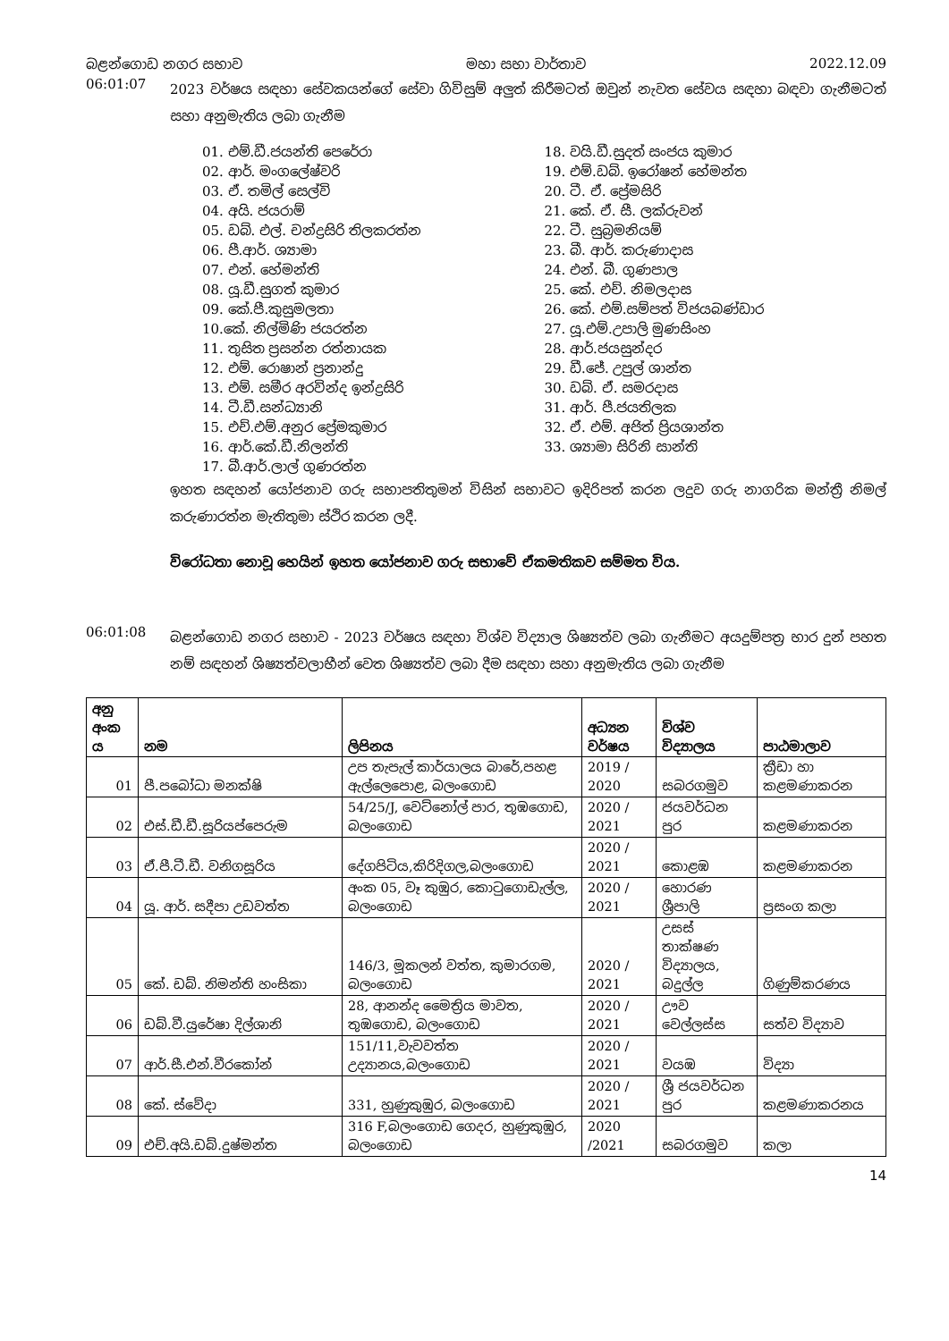බළන්ගොඩ නගර සභාව මහා සභා වාර්තාව 2022.12.09
06:01:07
2023 වර්ෂය සඳහා සේවකයන්ගේ සේවා ගිවිසුම් අලුත් කිරීමටත් ඔවුන් නැවත සේවය සඳහා බඳවා ගැනීමටත් සහා අනුමැතිය ලබා ගැනීම
01. එම්.ඩී.ජයන්ති පෙරේරා
02. ආර්. මංගලේෂ්වරි
03. ඒ. තමිල් සෙල්වි
04. අයි. ජයරාම්
05. ඩබ්. එල්. චන්ද්‍රසිරි තිලකරත්න
06. පී.ආර්. ශ්‍යාමා
07. එන්. හේමන්ති
08. යූ.ඩී.සුගත් කුමාර
09. කේ.පී.කුසුමලතා
10.කේ. නිල්මිණි ජයරත්න
11. තුසිත ප්‍රසන්න රත්නායක
12. එම්. රොෂාන් ප්‍රනාන්දු
13. එම්. සමීර අරවින්ද ඉන්ද්‍රසිරි
14. ටී.ඩී.සන්ධ්‍යානි
15. එච්.එම්.අනුර ප්‍රේමකුමාර
16. ආර්.කේ.ඩී.නිලන්ති
17. බී.ආර්.ලාල් ගුණරත්න
18. වයි.ඩී.සුදත් සංජය කුමාර
19. එම්.ඩබ්. ඉරෝෂන් හේමන්ත
20. ටී. ඒ. ප්‍රේමසිරි
21. කේ. ඒ. සී. ලක්රුවන්
22. ටී. සුබ්‍රමනියම්
23. බී. ආර්. කරුණාදාස
24. එන්. බී. ගුණපාල
25. කේ. එච්. නිමලදාස
26. කේ. එම්.සම්පත් විජයබණ්ඩාර
27. යූ.එම්.උපාලි මුණසිංහ
28. ආර්.ජයසුන්දර
29. ඩී.ජේ. උපුල් ශාන්ත
30. ඩබ්. ඒ. සමරදාස
31. ආර්. පී.ජයතිලක
32. ඒ. එම්. අජිත් ප්‍රියශාන්ත
33. ශ්‍යාමා සිරිනි සාන්ති
ඉහත සඳහන් යෝජනාව ගරු සභාපතිතුමන් විසින් සභාවට ඉදිරිපත් කරන ලදුව ගරු නාගරික මන්ත්‍රී නිමල් කරුණාරත්න මැතිතුමා ස්ථිර කරන ලදී.
විරෝධතා නොවූ හෙයින් ඉහත යෝජනාව ගරු සභාවේ ඒකමතිකව සම්මත විය.
06:01:08
බළන්ගොඩ නගර සභාව - 2023 වර්ෂය සඳහා විශ්ව විද්‍යාල ශිෂ්‍යත්ව ලබා ගැනීමට අයදුම්පත්‍ර භාර දුන් පහත නම් සඳහන් ශිෂ්‍යත්වලාභීන් වෙත ශිෂ්‍යත්ව ලබා දීම සඳහා සහා අනුමැතිය ලබා ගැනීම
| අනු අංක ය | නම | ලිපිනය | අධ්‍යන වර්ෂය | විශ්ව විද්‍යාලය | පාඨමාලාව |
| 01 | පී.පබෝධා මනක්ෂි | උප තැපැල් කාර්යාලය බාරේ,පහළ ඇල්ලෙපොළ, බලංගොඩ | 2019 / 2020 | සබරගමුව | ක්‍රීඩා හා කළමණාකරන |
| 02 | එස්.ඩී.ඩී.සූරියප්පෙරුම | 54/25/J, වෙට්නෝල් පාර, තුඹගොඩ, බලංගොඩ | 2020 / 2021 | ජයවර්ධන පුර | කළමණාකරන |
| 03 | ඒ.පී.ටී.ඩී. වනිගසූරිය | දේගපිටිය,කිරිදිගල,බලංගොඩ | 2020 / 2021 | කොළඹ | කළමණාකරන |
| 04 | යූ. ආර්. සදීපා උඩවත්ත | අංක 05, වෑ කුඹුර, කොටුගොඩැල්ල, බලංගොඩ | 2020 / 2021 | හොරණ ශ්‍රීපාලි | ප්‍රසංග කලා |
| 05 | කේ. ඩබ්. නිමන්ති හංසිකා | 146/3, මූකලන් වත්ත, කුමාරගම, බලංගොඩ | 2020 / 2021 | උසස් තාක්ෂණ විද්‍යාලය, බදුල්ල | ගිණුම්කරණය |
| 06 | ඩබ්.වී.යුරේෂා දිල්ශානි | 28, ආනන්ද මෛත්‍රිය මාවත, තුඹගොඩ, බලංගොඩ | 2020 / 2021 | ඌව වෙල්ලස්ස | සත්ව විද්‍යාව |
| 07 | ආර්.සී.එන්.වීරකෝන් | 151/11,වැවවත්ත උද්‍යානය,බලංගොඩ | 2020 / 2021 | වයඹ | විද්‍යා |
| 08 | කේ. ස්වේදා | 331, හුණුකුඹුර, බලංගොඩ | 2020 / 2021 | ශ්‍රී ජයවර්ධන පුර | කළමණාකරනය |
| 09 | එච්.අයි.ඩබ්.දුෂ්මන්ත | 316 F,බලංගොඩ ගෙදර, හුණුකුඹුර, බලංගොඩ | 2020 /2021 | සබරගමුව | කලා |
14